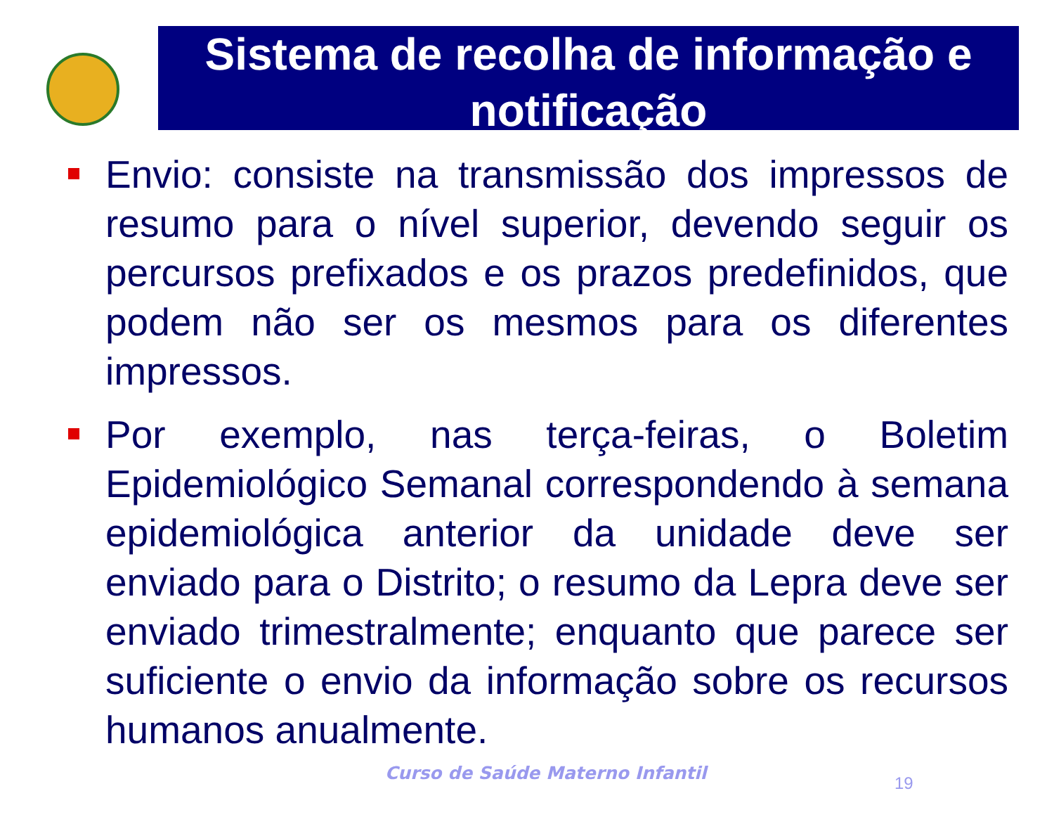Sistema de recolha de informação e notificação
Envio: consiste na transmissão dos impressos de resumo para o nível superior, devendo seguir os percursos prefixados e os prazos predefinidos, que podem não ser os mesmos para os diferentes impressos.
Por exemplo, nas terça-feiras, o Boletim Epidemiológico Semanal correspondendo à semana epidemiológica anterior da unidade deve ser enviado para o Distrito; o resumo da Lepra deve ser enviado trimestralmente; enquanto que parece ser suficiente o envio da informação sobre os recursos humanos anualmente.
Curso de Saúde Materno Infantil
19